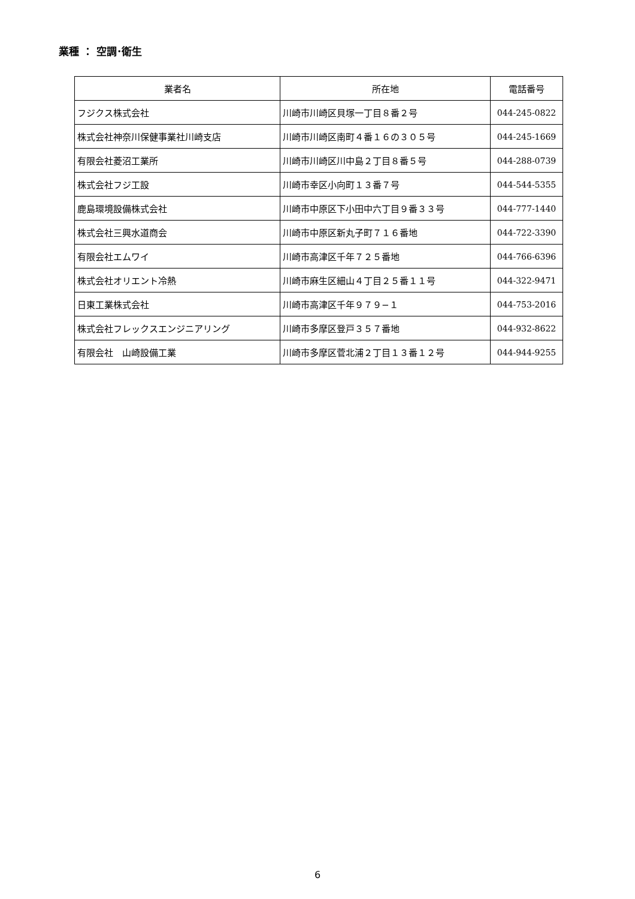業種 ： 空調･衛生
| 業者名 | 所在地 | 電話番号 |
| --- | --- | --- |
| フジクス株式会社 | 川崎市川崎区貝塚一丁目８番２号 | 044-245-0822 |
| 株式会社神奈川保健事業社川崎支店 | 川崎市川崎区南町４番１６の３０５号 | 044-245-1669 |
| 有限会社菱沼工業所 | 川崎市川崎区川中島２丁目８番５号 | 044-288-0739 |
| 株式会社フジ工設 | 川崎市幸区小向町１３番７号 | 044-544-5355 |
| 鹿島環境設備株式会社 | 川崎市中原区下小田中六丁目９番３３号 | 044-777-1440 |
| 株式会社三興水道商会 | 川崎市中原区新丸子町７１６番地 | 044-722-3390 |
| 有限会社エムワイ | 川崎市高津区千年７２５番地 | 044-766-6396 |
| 株式会社オリエント冷熱 | 川崎市麻生区細山４丁目２５番１１号 | 044-322-9471 |
| 日東工業株式会社 | 川崎市高津区千年９７９−１ | 044-753-2016 |
| 株式会社フレックスエンジニアリング | 川崎市多摩区登戸３５７番地 | 044-932-8622 |
| 有限会社 山崎設備工業 | 川崎市多摩区菅北浦２丁目１３番１２号 | 044-944-9255 |
6